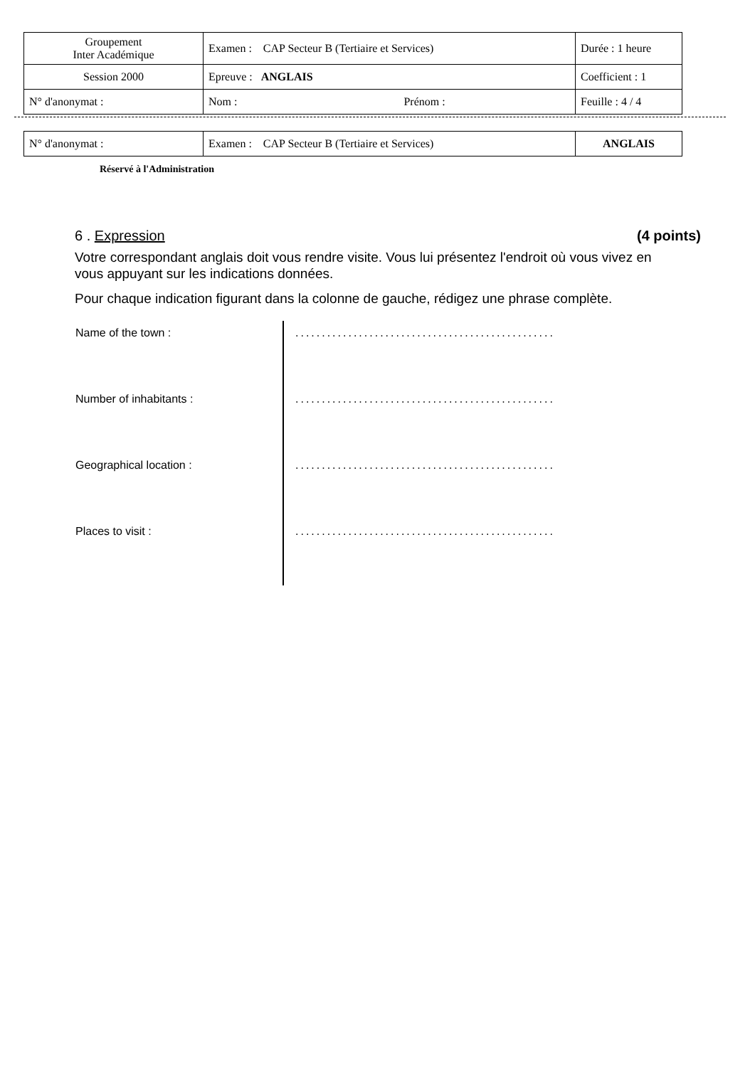| Groupement Inter Académique | Examen : CAP Secteur B (Tertiaire et Services) | Durée : 1 heure |
| Session 2000 | Epreuve : ANGLAIS | Coefficient : 1 |
| N° d'anonymat : | Nom : Prénom : | Feuille : 4 / 4 |
| N° d'anonymat : | Examen : CAP Secteur B (Tertiaire et Services) | ANGLAIS |
Réservé à l'Administration
6 . Expression (4 points)
Votre correspondant anglais doit vous rendre visite. Vous lui présentez l'endroit où vous vivez en vous appuyant sur les indications données.
Pour chaque indication figurant dans la colonne de gauche, rédigez une phrase complète.
| Name of the town : | ................................................. |
| Number of inhabitants : | ................................................. |
| Geographical location : | ................................................. |
| Places to visit : | ................................................. |